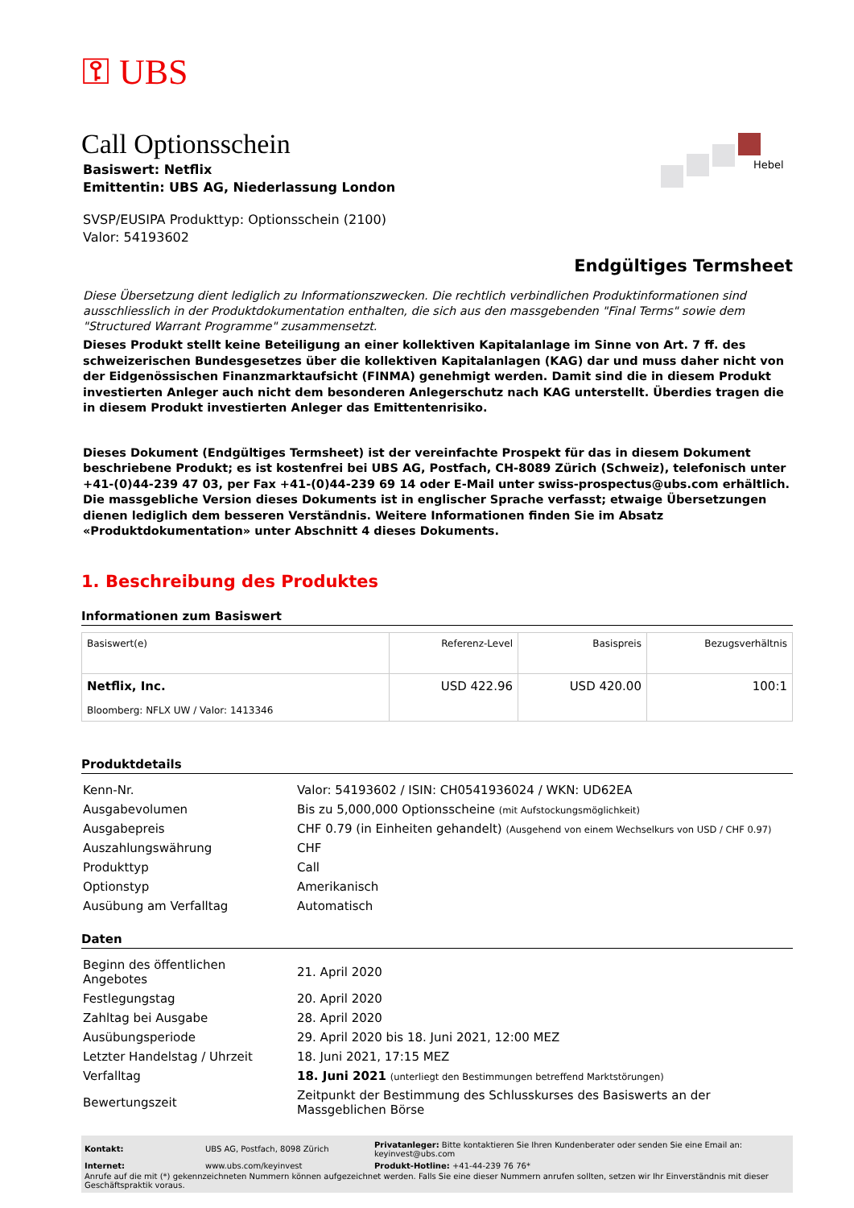⚿ UBS
Hebel
Call Optionsschein
Basiswert: Netflix
Emittentin: UBS AG, Niederlassung London
SVSP/EUSIPA Produkttyp: Optionsschein (2100)
Valor: 54193602
Endgültiges Termsheet
Diese Übersetzung dient lediglich zu Informationszwecken. Die rechtlich verbindlichen Produktinformationen sind ausschliesslich in der Produktdokumentation enthalten, die sich aus den massgebenden "Final Terms" sowie dem "Structured Warrant Programme" zusammensetzt.
Dieses Produkt stellt keine Beteiligung an einer kollektiven Kapitalanlage im Sinne von Art. 7 ff. des schweizerischen Bundesgesetzes über die kollektiven Kapitalanlagen (KAG) dar und muss daher nicht von der Eidgenössischen Finanzmarktaufsicht (FINMA) genehmigt werden. Damit sind die in diesem Produkt investierten Anleger auch nicht dem besonderen Anlegerschutz nach KAG unterstellt. Überdies tragen die in diesem Produkt investierten Anleger das Emittentenrisiko.
Dieses Dokument (Endgültiges Termsheet) ist der vereinfachte Prospekt für das in diesem Dokument beschriebene Produkt; es ist kostenfrei bei UBS AG, Postfach, CH-8089 Zürich (Schweiz), telefonisch unter +41-(0)44-239 47 03, per Fax +41-(0)44-239 69 14 oder E-Mail unter swiss-prospectus@ubs.com erhältlich. Die massgebliche Version dieses Dokuments ist in englischer Sprache verfasst; etwaige Übersetzungen dienen lediglich dem besseren Verständnis. Weitere Informationen finden Sie im Absatz «Produktdokumentation» unter Abschnitt 4 dieses Dokuments.
1. Beschreibung des Produktes
Informationen zum Basiswert
| Basiswert(e) | Referenz-Level | Basispreis | Bezugsverhältnis |
| --- | --- | --- | --- |
| Netflix, Inc. Bloomberg: NFLX UW / Valor: 1413346 | USD 422.96 | USD 420.00 | 100:1 |
Produktdetails
| Kenn-Nr. | Valor: 54193602 / ISIN: CH0541936024 / WKN: UD62EA |
| Ausgabevolumen | Bis zu 5,000,000 Optionsscheine (mit Aufstockungsmöglichkeit) |
| Ausgabepreis | CHF 0.79 (in Einheiten gehandelt) (Ausgehend von einem Wechselkurs von USD / CHF 0.97) |
| Auszahlungswährung | CHF |
| Produkttyp | Call |
| Optionstyp | Amerikanisch |
| Ausübung am Verfalltag | Automatisch |
Daten
| Beginn des öffentlichen Angebotes | 21. April 2020 |
| Festlegungstag | 20. April 2020 |
| Zahltag bei Ausgabe | 28. April 2020 |
| Ausübungsperiode | 29. April 2020 bis 18. Juni 2021, 12:00 MEZ |
| Letzter Handelstag / Uhrzeit | 18. Juni 2021, 17:15 MEZ |
| Verfalltag | 18. Juni 2021 (unterliegt den Bestimmungen betreffend Marktstörungen) |
| Bewertungszeit | Zeitpunkt der Bestimmung des Schlusskurses des Basiswerts an der Massgeblichen Börse |
| Kontakt: | UBS AG, Postfach, 8098 Zürich | Privatanleger: Bitte kontaktieren Sie Ihren Kundenberater oder senden Sie eine Email an: keyinvest@ubs.com |
| Internet: | www.ubs.com/keyinvest | Produkt-Hotline: +41-44-239 76 76* |
Anrufe auf die mit (*) gekennzeichneten Nummern können aufgezeichnet werden. Falls Sie eine dieser Nummern anrufen sollten, setzen wir Ihr Einverständnis mit dieser Geschäftspraktik voraus.